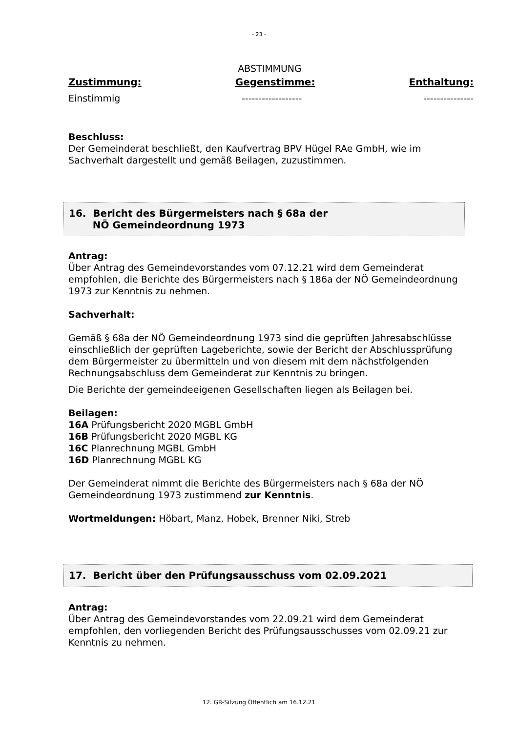- 23 -
ABSTIMMUNG
Zustimmung: Gegenstimme: Enthaltung:
Einstimmig ------------------ ---------------
Beschluss:
Der Gemeinderat beschließt, den Kaufvertrag BPV Hügel RAe GmbH, wie im Sachverhalt dargestellt und gemäß Beilagen, zuzustimmen.
16. Bericht des Bürgermeisters nach § 68a der
NÖ Gemeindeordnung 1973
Antrag:
Über Antrag des Gemeindevorstandes vom 07.12.21 wird dem Gemeinderat empfohlen, die Berichte des Bürgermeisters nach § 186a der NÖ Gemeindeordnung 1973 zur Kenntnis zu nehmen.
Sachverhalt:
Gemäß § 68a der NÖ Gemeindeordnung 1973 sind die geprüften Jahresabschlüsse einschließlich der geprüften Lageberichte, sowie der Bericht der Abschlussprüfung dem Bürgermeister zu übermitteln und von diesem mit dem nächstfolgenden Rechnungsabschluss dem Gemeinderat zur Kenntnis zu bringen.
Die Berichte der gemeindeeigenen Gesellschaften liegen als Beilagen bei.
Beilagen:
16A Prüfungsbericht 2020 MGBL GmbH
16B Prüfungsbericht 2020 MGBL KG
16C Planrechnung MGBL GmbH
16D Planrechnung MGBL KG
Der Gemeinderat nimmt die Berichte des Bürgermeisters nach § 68a der NÖ Gemeindeordnung 1973 zustimmend zur Kenntnis.
Wortmeldungen: Höbart, Manz, Hobek, Brenner Niki, Streb
17. Bericht über den Prüfungsausschuss vom 02.09.2021
Antrag:
Über Antrag des Gemeindevorstandes vom 22.09.21 wird dem Gemeinderat empfohlen, den vorliegenden Bericht des Prüfungsausschusses vom 02.09.21 zur Kenntnis zu nehmen.
12. GR-Sitzung Öffentlich am 16.12.21